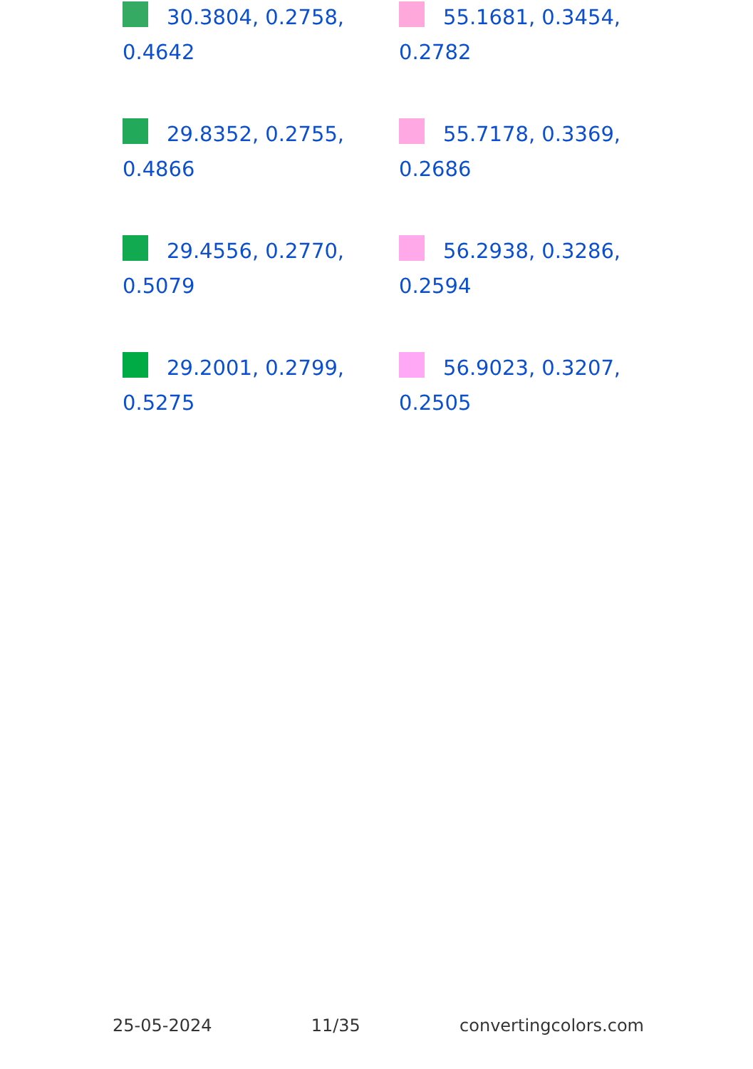30.3804, 0.2758, 0.4642
55.1681, 0.3454, 0.2782
29.8352, 0.2755, 0.4866
55.7178, 0.3369, 0.2686
29.4556, 0.2770, 0.5079
56.2938, 0.3286, 0.2594
29.2001, 0.2799, 0.5275
56.9023, 0.3207, 0.2505
25-05-2024 11/35 convertingcolors.com